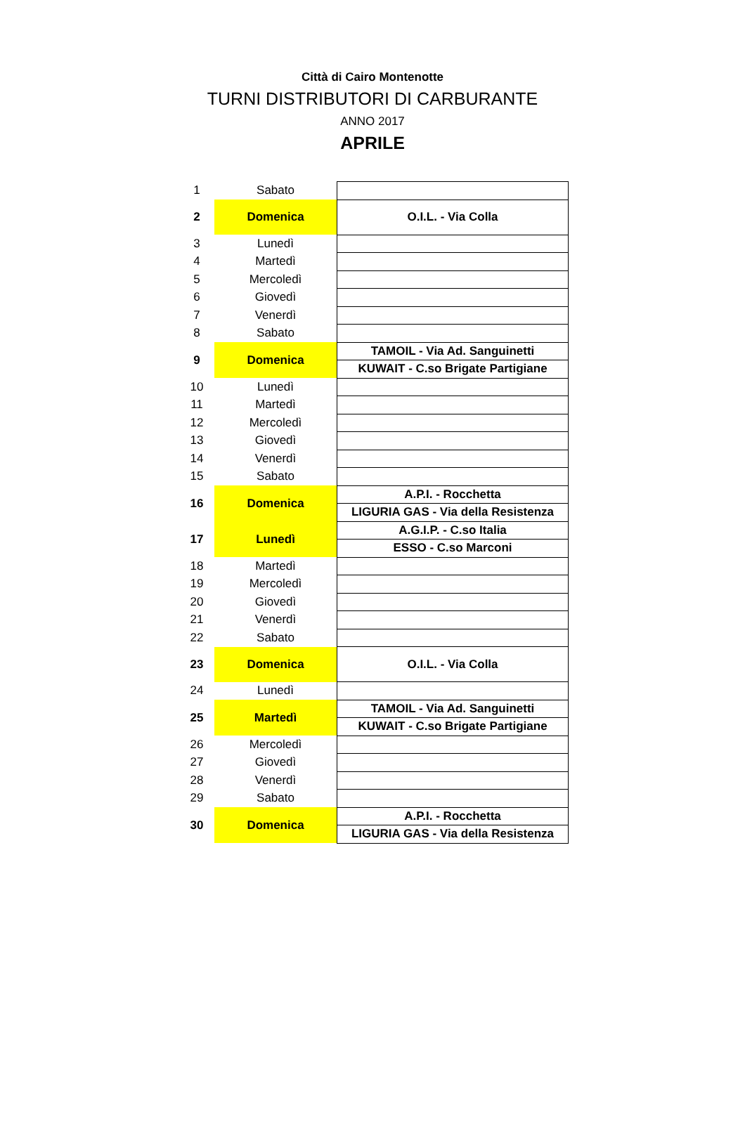Città di Cairo Montenotte
TURNI DISTRIBUTORI DI CARBURANTE
ANNO 2017
APRILE
| 1 | Sabato | |
| 2 | Domenica | O.I.L. - Via Colla |
| 3 | Lunedì | |
| 4 | Martedì | |
| 5 | Mercoledì | |
| 6 | Giovedì | |
| 7 | Venerdì | |
| 8 | Sabato | |
| 9 | Domenica | TAMOIL - Via Ad. Sanguinetti |
| | | KUWAIT - C.so Brigate Partigiane |
| 10 | Lunedì | |
| 11 | Martedì | |
| 12 | Mercoledì | |
| 13 | Giovedì | |
| 14 | Venerdì | |
| 15 | Sabato | |
| 16 | Domenica | A.P.I. - Rocchetta |
| | | LIGURIA GAS - Via della Resistenza |
| 17 | Lunedì | A.G.I.P. - C.so Italia |
| | | ESSO - C.so Marconi |
| 18 | Martedì | |
| 19 | Mercoledì | |
| 20 | Giovedì | |
| 21 | Venerdì | |
| 22 | Sabato | |
| 23 | Domenica | O.I.L. - Via Colla |
| 24 | Lunedì | |
| 25 | Martedì | TAMOIL - Via Ad. Sanguinetti |
| | | KUWAIT - C.so Brigate Partigiane |
| 26 | Mercoledì | |
| 27 | Giovedì | |
| 28 | Venerdì | |
| 29 | Sabato | |
| 30 | Domenica | A.P.I. - Rocchetta |
| | | LIGURIA GAS - Via della Resistenza |